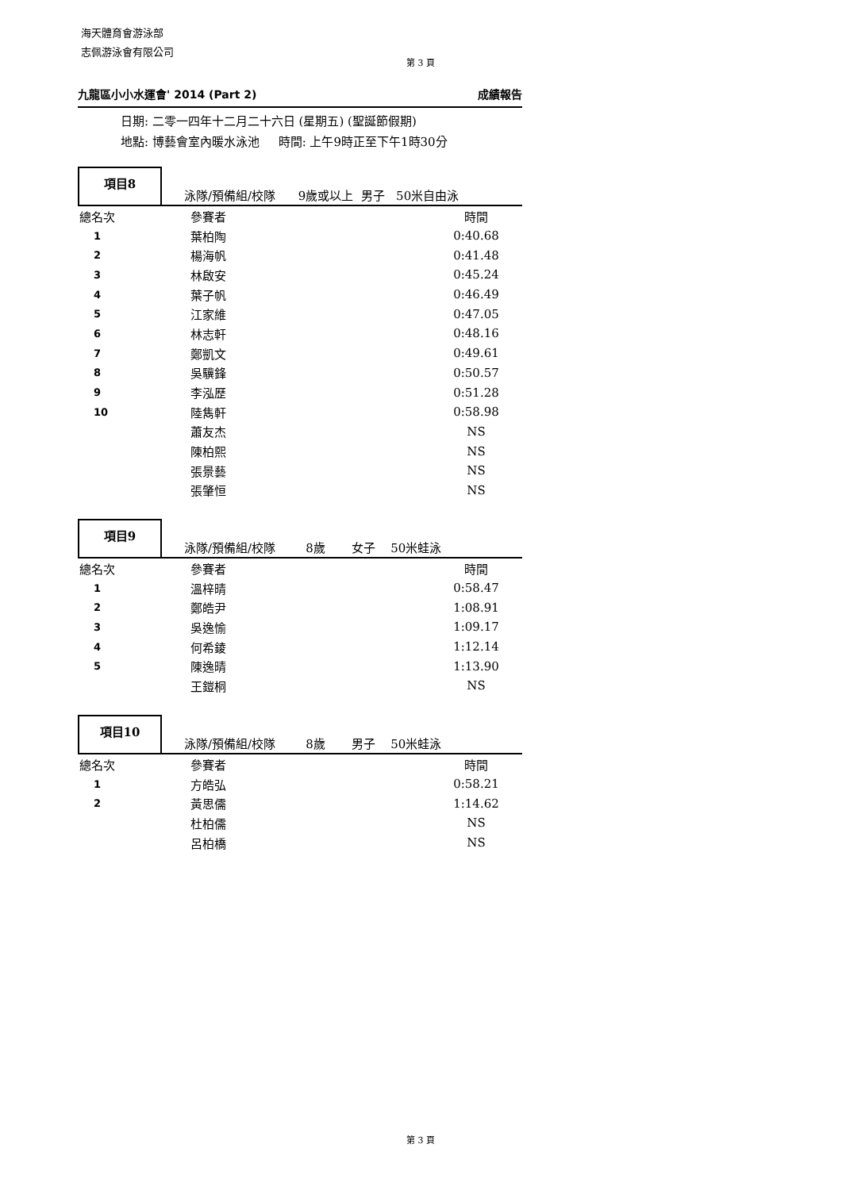海天體育會游泳部
志佩游泳會有限公司
第 3 頁
九龍區小小水運會' 2014 (Part 2) 成績報告
日期: 二零一四年十二月二十六日 (星期五) (聖誕節假期)
地點: 博藝會室內暖水泳池 時間: 上午9時正至下午1時30分
項目8
泳隊/預備組/校隊 9歲或以上 男子 50米自由泳
| 總名次 | 參賽者 | 時間 |
| 1 | 葉柏陶 | 0:40.68 |
| 2 | 楊海帆 | 0:41.48 |
| 3 | 林啟安 | 0:45.24 |
| 4 | 葉子帆 | 0:46.49 |
| 5 | 江家維 | 0:47.05 |
| 6 | 林志軒 | 0:48.16 |
| 7 | 鄭凱文 | 0:49.61 |
| 8 | 吳驥鋒 | 0:50.57 |
| 9 | 李泓歷 | 0:51.28 |
| 10 | 陸雋軒 | 0:58.98 |
| | 蕭友杰 | NS |
| | 陳柏熙 | NS |
| | 張景藝 | NS |
| | 張肇恒 | NS |
項目9
泳隊/預備組/校隊 8歲 女子 50米蛙泳
| 總名次 | 參賽者 | 時間 |
| 1 | 溫梓晴 | 0:58.47 |
| 2 | 鄭皓尹 | 1:08.91 |
| 3 | 吳逸愉 | 1:09.17 |
| 4 | 何希錂 | 1:12.14 |
| 5 | 陳逸晴 | 1:13.90 |
| | 王鎧桐 | NS |
項目10
泳隊/預備組/校隊 8歲 男子 50米蛙泳
| 總名次 | 參賽者 | 時間 |
| 1 | 方皓弘 | 0:58.21 |
| 2 | 黃思儒 | 1:14.62 |
| | 杜柏儒 | NS |
| | 呂柏橋 | NS |
第 3 頁